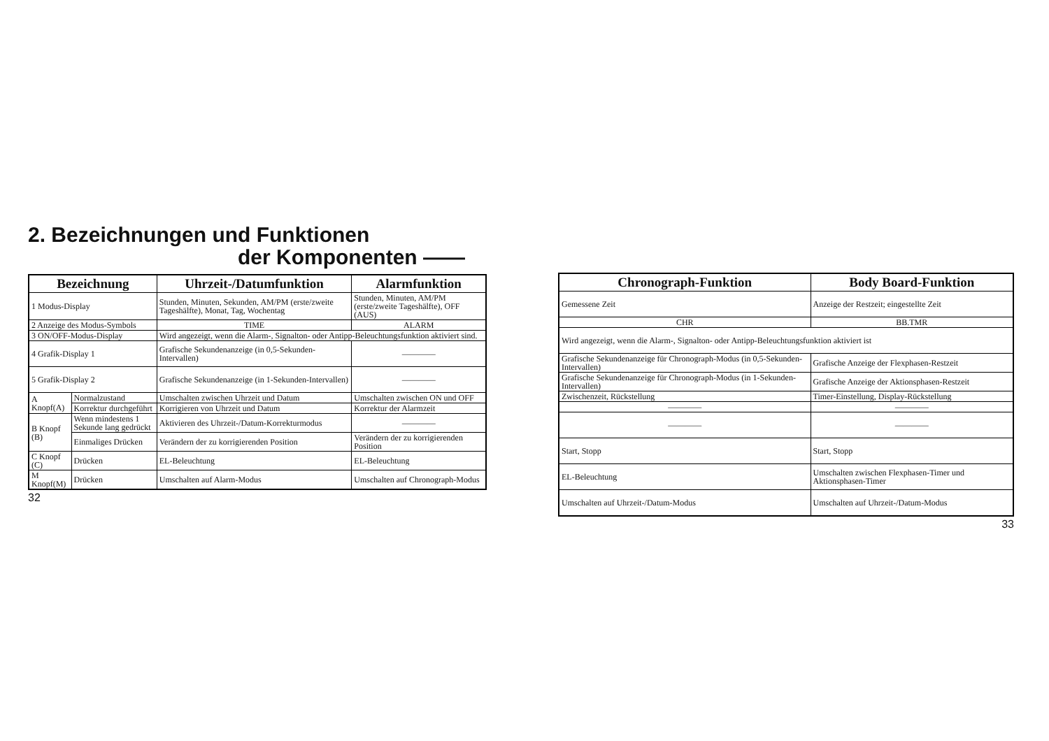2. Bezeichnungen und Funktionen
der Komponenten ——
| Bezeichnung | | Uhrzeit-/Datumfunktion | Alarmfunktion |
| --- | --- | --- | --- |
| 1 Modus-Display | | Stunden, Minuten, Sekunden, AM/PM (erste/zweite Tageshälfte), Monat, Tag, Wochentag | Stunden, Minuten, AM/PM (erste/zweite Tageshälfte), OFF (AUS) |
| 2 Anzeige des Modus-Symbols | | TIME | ALARM |
| 3 ON/OFF-Modus-Display | | Wird angezeigt, wenn die Alarm-, Signalton- oder Antipp-Beleuchtungsfunktion aktiviert sind. | |
| 4 Grafik-Display 1 | | Grafische Sekundenanzeige (in 0,5-Sekunden-Intervallen) | ———— |
| 5 Grafik-Display 2 | | Grafische Sekundenanzeige (in 1-Sekunden-Intervallen) | ———— |
| A Knopf(A) | Normalzustand | Umschalten zwischen Uhrzeit und Datum | Umschalten zwischen ON und OFF |
| | Korrektur durchgeführt | Korrigieren von Uhrzeit und Datum | Korrektur der Alarmzeit |
| B Knopf (B) | Wenn mindestens 1 Sekunde lang gedrückt | Aktivieren des Uhrzeit-/Datum-Korrekturmodus | ———— |
| | Einmaliges Drücken | Verändern der zu korrigierenden Position | Verändern der zu korrigierenden Position |
| C Knopf (C) | Drücken | EL-Beleuchtung | EL-Beleuchtung |
| M Knopf(M) | Drücken | Umschalten auf Alarm-Modus | Umschalten auf Chronograph-Modus |
32
| Chronograph-Funktion | Body Board-Funktion |
| --- | --- |
| Gemessene Zeit | Anzeige der Restzeit; eingestellte Zeit |
| CHR | BB.TMR |
| Wird angezeigt, wenn die Alarm-, Signalton- oder Antipp-Beleuchtungsfunktion aktiviert ist | |
| Grafische Sekundenanzeige für Chronograph-Modus (in 0,5-Sekunden-Intervallen) | Grafische Anzeige der Flexphasen-Restzeit |
| Grafische Sekundenanzeige für Chronograph-Modus (in 1-Sekunden-Intervallen) | Grafische Anzeige der Aktionsphasen-Restzeit |
| Zwischenzeit, Rückstellung | Timer-Einstellung, Display-Rückstellung |
| ———— | ———— |
| ———— | ———— |
| Start, Stopp | Start, Stopp |
| EL-Beleuchtung | Umschalten zwischen Flexphasen-Timer und Aktionsphasen-Timer |
| Umschalten auf Uhrzeit-/Datum-Modus | Umschalten auf Uhrzeit-/Datum-Modus |
33